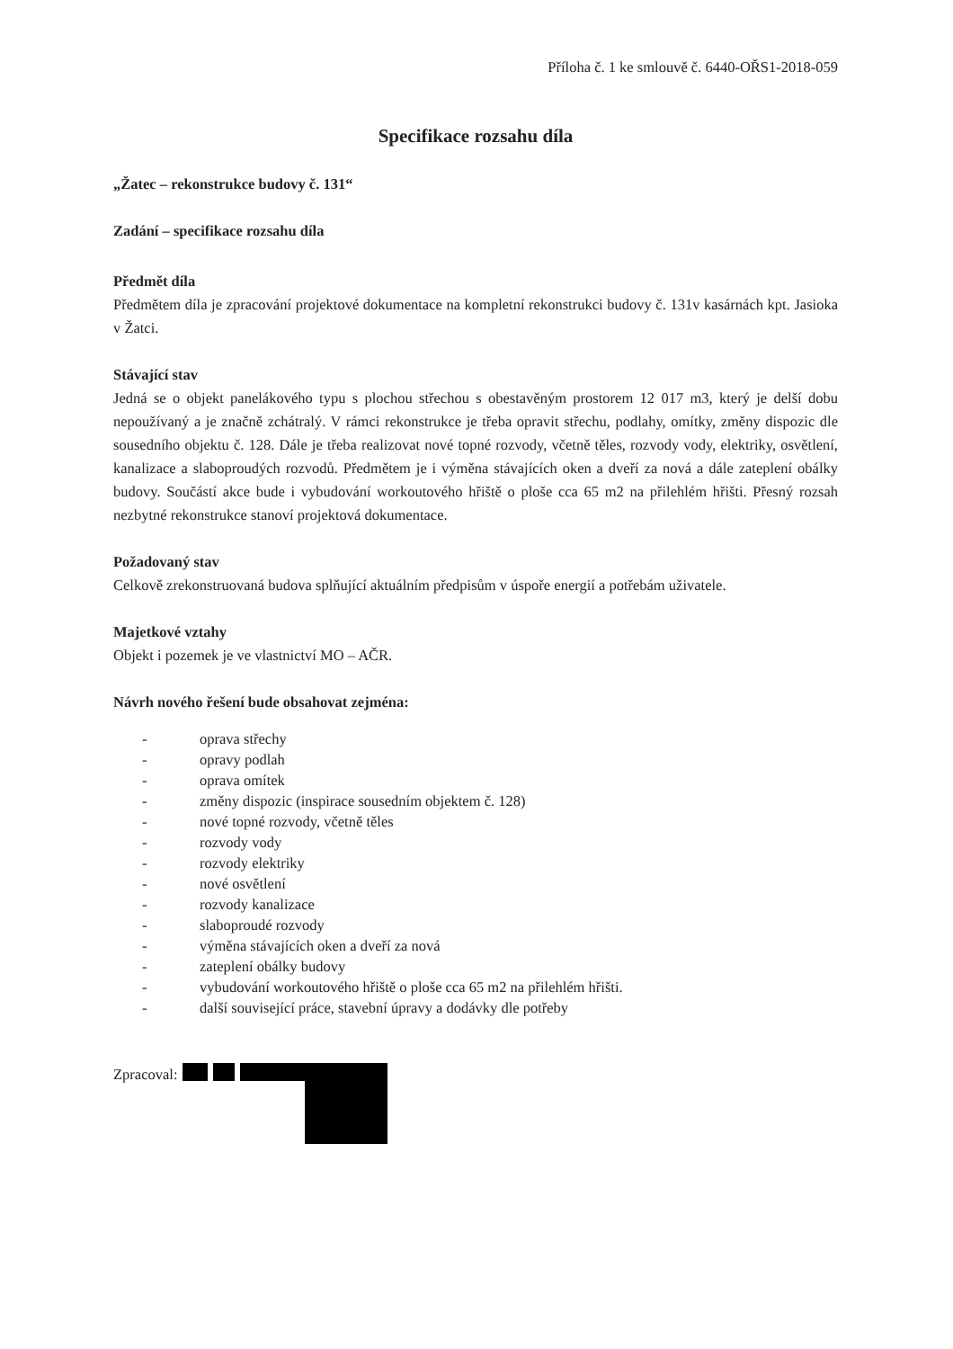Příloha č. 1 ke smlouvě č. 6440-OŘS1-2018-059
Specifikace rozsahu díla
„Žatec – rekonstrukce budovy č. 131“
Zadání – specifikace rozsahu díla
Předmět díla
Předmětem díla je zpracování projektové dokumentace na kompletní rekonstrukci budovy č. 131v kasárnách kpt. Jasioka v Žatci.
Stávající stav
Jedná se o objekt panelákového typu s plochou střechou s obestavěným prostorem 12 017 m3, který je delší dobu nepoužívaný a je značně zchátralý. V rámci rekonstrukce je třeba opravit střechu, podlahy, omítky, změny dispozic dle sousedního objektu č. 128. Dále je třeba realizovat nové topné rozvody, včetně těles, rozvody vody, elektriky, osvětlení, kanalizace a slaboproudých rozvodů. Předmětem je i výměna stávajících oken a dveří za nová a dále zateplení obálky budovy. Součástí akce bude i vybudování workoutového hřiště o ploše cca 65 m2 na přilehlém hřišti. Přesný rozsah nezbytné rekonstrukce stanoví projektová dokumentace.
Požadovaný stav
Celkově zrekonstruovaná budova splňující aktuálním předpisům v úspoře energií a potřebám uživatele.
Majetkové vztahy
Objekt i pozemek je ve vlastnictví MO – AČR.
Návrh nového řešení bude obsahovat zejména:
- oprava střechy
- opravy podlah
- oprava omítek
- změny dispozic (inspirace sousedním objektem č. 128)
- nové topné rozvody, včetně těles
- rozvody vody
- rozvody elektriky
- nové osvětlení
- rozvody kanalizace
- slaboproudé rozvody
- výměna stávajících oken a dveří za nová
- zateplení obálky budovy
- vybudování workoutového hřiště o ploše cca 65 m2 na přilehlém hřišti.
- další související práce, stavební úpravy a dodávky dle potřeby
Zpracoval: